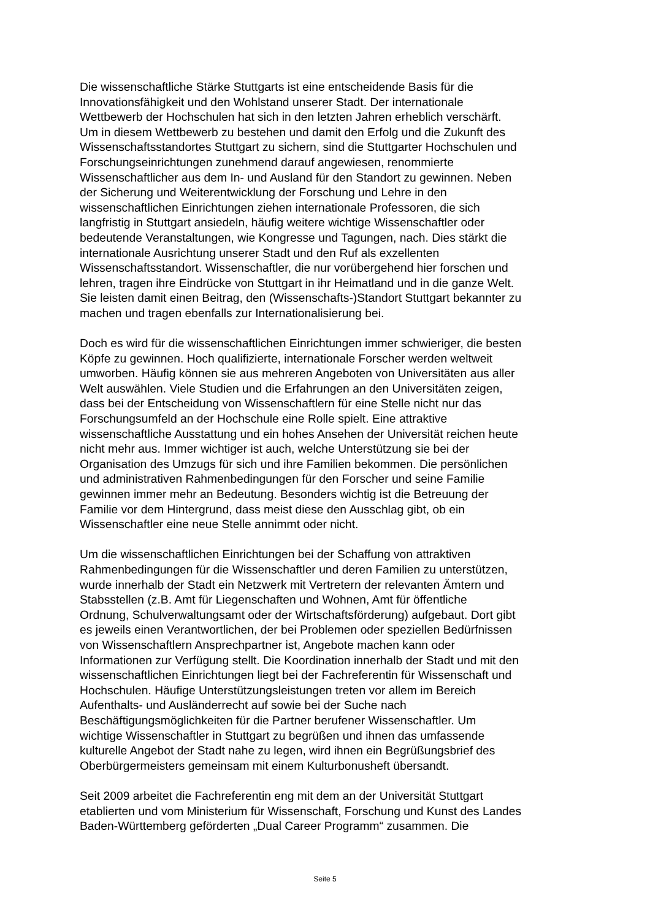Die wissenschaftliche Stärke Stuttgarts ist eine entscheidende Basis für die
Innovationsfähigkeit und den Wohlstand unserer Stadt. Der internationale
Wettbewerb der Hochschulen hat sich in den letzten Jahren erheblich verschärft.
Um in diesem Wettbewerb zu bestehen und damit den Erfolg und die Zukunft des
Wissenschaftsstandortes Stuttgart zu sichern, sind die Stuttgarter Hochschulen und
Forschungseinrichtungen zunehmend darauf angewiesen, renommierte
Wissenschaftlicher aus dem In- und Ausland für den Standort zu gewinnen. Neben
der Sicherung und Weiterentwicklung der Forschung und Lehre in den
wissenschaftlichen Einrichtungen ziehen internationale Professoren, die sich
langfristig in Stuttgart ansiedeln, häufig weitere wichtige Wissenschaftler oder
bedeutende Veranstaltungen, wie Kongresse und Tagungen, nach. Dies stärkt die
internationale Ausrichtung unserer Stadt und den Ruf als exzellenten
Wissenschaftsstandort. Wissenschaftler, die nur vorübergehend hier forschen und
lehren, tragen ihre Eindrücke von Stuttgart in ihr Heimatland und in die ganze Welt.
Sie leisten damit einen Beitrag, den (Wissenschafts-)Standort Stuttgart bekannter zu
machen und tragen ebenfalls zur Internationalisierung bei.
Doch es wird für die wissenschaftlichen Einrichtungen immer schwieriger, die besten
Köpfe zu gewinnen. Hoch qualifizierte, internationale Forscher werden weltweit
umworben. Häufig können sie aus mehreren Angeboten von Universitäten aus aller
Welt auswählen. Viele Studien und die Erfahrungen an den Universitäten zeigen,
dass bei der Entscheidung von Wissenschaftlern für eine Stelle nicht nur das
Forschungsumfeld an der Hochschule eine Rolle spielt. Eine attraktive
wissenschaftliche Ausstattung und ein hohes Ansehen der Universität reichen heute
nicht mehr aus. Immer wichtiger ist auch, welche Unterstützung sie bei der
Organisation des Umzugs für sich und ihre Familien bekommen. Die persönlichen
und administrativen Rahmenbedingungen für den Forscher und seine Familie
gewinnen immer mehr an Bedeutung. Besonders wichtig ist die Betreuung der
Familie vor dem Hintergrund, dass meist diese den Ausschlag gibt, ob ein
Wissenschaftler eine neue Stelle annimmt oder nicht.
Um die wissenschaftlichen Einrichtungen bei der Schaffung von attraktiven
Rahmenbedingungen für die Wissenschaftler und deren Familien zu unterstützen,
wurde innerhalb der Stadt ein Netzwerk mit Vertretern der relevanten Ämtern und
Stabsstellen (z.B. Amt für Liegenschaften und Wohnen, Amt für öffentliche
Ordnung, Schulverwaltungsamt oder der Wirtschaftsförderung) aufgebaut. Dort gibt
es jeweils einen Verantwortlichen, der bei Problemen oder speziellen Bedürfnissen
von Wissenschaftlern Ansprechpartner ist, Angebote machen kann oder
Informationen zur Verfügung stellt. Die Koordination innerhalb der Stadt und mit den
wissenschaftlichen Einrichtungen liegt bei der Fachreferentin für Wissenschaft und
Hochschulen. Häufige Unterstützungsleistungen treten vor allem im Bereich
Aufenthalts- und Ausländerrecht auf sowie bei der Suche nach
Beschäftigungsmöglichkeiten für die Partner berufener Wissenschaftler. Um
wichtige Wissenschaftler in Stuttgart zu begrüßen und ihnen das umfassende
kulturelle Angebot der Stadt nahe zu legen, wird ihnen ein Begrüßungsbrief des
Oberbürgermeisters gemeinsam mit einem Kulturbonusheft übersandt.
Seit 2009 arbeitet die Fachreferentin eng mit dem an der Universität Stuttgart
etablierten und vom Ministerium für Wissenschaft, Forschung und Kunst des Landes
Baden-Württemberg geförderten „Dual Career Programm“ zusammen. Die
Seite 5